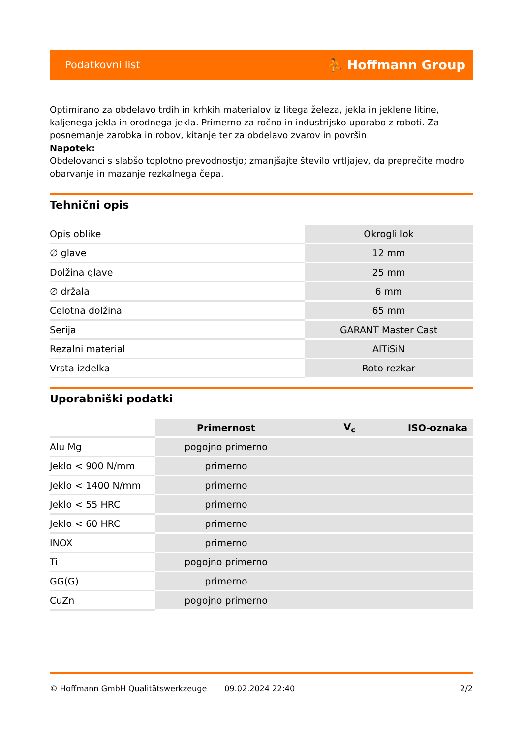Podatkovni list ⛹ Hoffmann Group
Optimirano za obdelavo trdih in krhkih materialov iz litega železa, jekla in jeklene litine, kaljenega jekla in orodnega jekla. Primerno za ročno in industrijsko uporabo z roboti. Za posnemanje zarobka in robov, kitanje ter za obdelavo zvarov in površin.
Napotek:
Obdelovanci s slabšo toplotno prevodnostjo; zmanjšajte število vrtljajev, da preprečite modro obarvanje in mazanje rezkalnega čepa.
Tehnični opis
| Opis oblike | Okrogli lok |
| ∅ glave | 12 mm |
| Dolžina glave | 25 mm |
| ∅ držala | 6 mm |
| Celotna dolžina | 65 mm |
| Serija | GARANT Master Cast |
| Rezalni material | AlTiSiN |
| Vrsta izdelka | Roto rezkar |
Uporabniški podatki
| | Primernost | V<sub>c</sub> | ISO-oznaka |
| --- | --- | --- | --- |
| Alu Mg | pogojno primerno | | |
| Jeklo < 900 N/mm | primerno | | |
| Jeklo < 1400 N/mm | primerno | | |
| Jeklo < 55 HRC | primerno | | |
| Jeklo < 60 HRC | primerno | | |
| INOX | primerno | | |
| Ti | pogojno primerno | | |
| GG(G) | primerno | | |
| CuZn | pogojno primerno | | |
© Hoffmann GmbH Qualitätswerkzeuge 09.02.2024 22:40 2/2